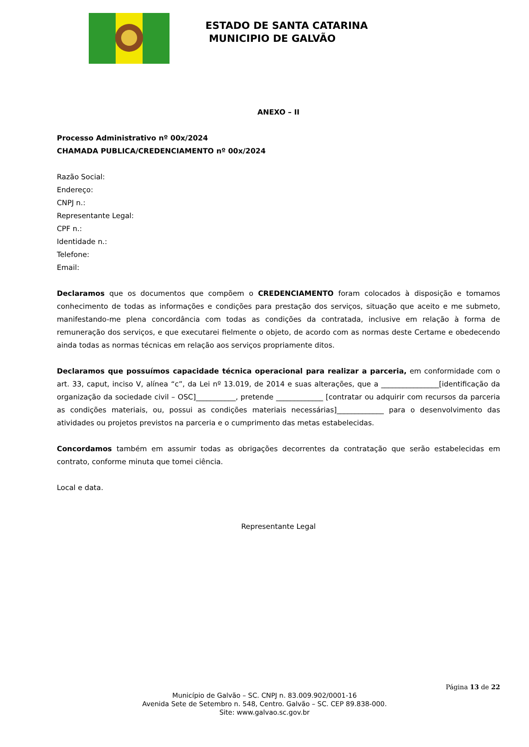ESTADO DE SANTA CATARINA
MUNICIPIO DE GALVÃO
ANEXO – II
Processo Administrativo nº 00x/2024
CHAMADA PUBLICA/CREDENCIAMENTO nº 00x/2024
Razão Social:
Endereço:
CNPJ n.:
Representante Legal:
CPF n.:
Identidade n.:
Telefone:
Email:
Declaramos que os documentos que compõem o CREDENCIAMENTO foram colocados à disposição e tomamos conhecimento de todas as informações e condições para prestação dos serviços, situação que aceito e me submeto, manifestando-me plena concordância com todas as condições da contratada, inclusive em relação à forma de remuneração dos serviços, e que executarei fielmente o objeto, de acordo com as normas deste Certame e obedecendo ainda todas as normas técnicas em relação aos serviços propriamente ditos.
Declaramos que possuímos capacidade técnica operacional para realizar a parceria, em conformidade com o art. 33, caput, inciso V, alínea “c”, da Lei nº 13.019, de 2014 e suas alterações, que a ________________[identificação da organização da sociedade civil – OSC]___________, pretende _____________ [contratar ou adquirir com recursos da parceria as condições materiais, ou, possui as condições materiais necessárias]_____________ para o desenvolvimento das atividades ou projetos previstos na parceria e o cumprimento das metas estabelecidas.
Concordamos também em assumir todas as obrigações decorrentes da contratação que serão estabelecidas em contrato, conforme minuta que tomei ciência.
Local e data.
Representante Legal
Página 13 de 22
Município de Galvão – SC. CNPJ n. 83.009.902/0001-16
Avenida Sete de Setembro n. 548, Centro. Galvão – SC. CEP 89.838-000.
Site: www.galvao.sc.gov.br